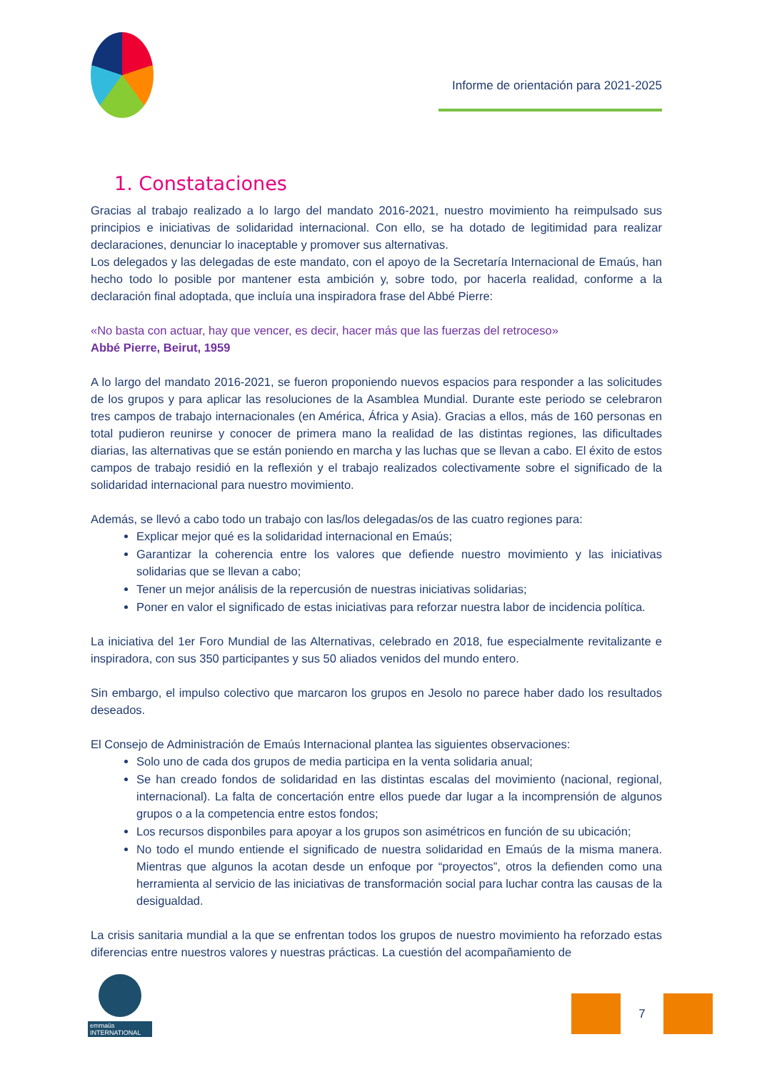Informe de orientación para 2021-2025
1. Constataciones
Gracias al trabajo realizado a lo largo del mandato 2016-2021, nuestro movimiento ha reimpulsado sus principios e iniciativas de solidaridad internacional. Con ello, se ha dotado de legitimidad para realizar declaraciones, denunciar lo inaceptable y promover sus alternativas.
Los delegados y las delegadas de este mandato, con el apoyo de la Secretaría Internacional de Emaús, han hecho todo lo posible por mantener esta ambición y, sobre todo, por hacerla realidad, conforme a la declaración final adoptada, que incluía una inspiradora frase del Abbé Pierre:
«No basta con actuar, hay que vencer, es decir, hacer más que las fuerzas del retroceso»
Abbé Pierre, Beirut, 1959
A lo largo del mandato 2016-2021, se fueron proponiendo nuevos espacios para responder a las solicitudes de los grupos y para aplicar las resoluciones de la Asamblea Mundial. Durante este periodo se celebraron tres campos de trabajo internacionales (en América, África y Asia). Gracias a ellos, más de 160 personas en total pudieron reunirse y conocer de primera mano la realidad de las distintas regiones, las dificultades diarias, las alternativas que se están poniendo en marcha y las luchas que se llevan a cabo. El éxito de estos campos de trabajo residió en la reflexión y el trabajo realizados colectivamente sobre el significado de la solidaridad internacional para nuestro movimiento.
Además, se llevó a cabo todo un trabajo con las/los delegadas/os de las cuatro regiones para:
Explicar mejor qué es la solidaridad internacional en Emaús;
Garantizar la coherencia entre los valores que defiende nuestro movimiento y las iniciativas solidarias que se llevan a cabo;
Tener un mejor análisis de la repercusión de nuestras iniciativas solidarias;
Poner en valor el significado de estas iniciativas para reforzar nuestra labor de incidencia política.
La iniciativa del 1er Foro Mundial de las Alternativas, celebrado en 2018, fue especialmente revitalizante e inspiradora, con sus 350 participantes y sus 50 aliados venidos del mundo entero.
Sin embargo, el impulso colectivo que marcaron los grupos en Jesolo no parece haber dado los resultados deseados.
El Consejo de Administración de Emaús Internacional plantea las siguientes observaciones:
Solo uno de cada dos grupos de media participa en la venta solidaria anual;
Se han creado fondos de solidaridad en las distintas escalas del movimiento (nacional, regional, internacional). La falta de concertación entre ellos puede dar lugar a la incomprensión de algunos grupos o a la competencia entre estos fondos;
Los recursos disponbiles para apoyar a los grupos son asimétricos en función de su ubicación;
No todo el mundo entiende el significado de nuestra solidaridad en Emaús de la misma manera. Mientras que algunos la acotan desde un enfoque por “proyectos”, otros la defienden como una herramienta al servicio de las iniciativas de transformación social para luchar contra las causas de la desigualdad.
La crisis sanitaria mundial a la que se enfrentan todos los grupos de nuestro movimiento ha reforzado estas diferencias entre nuestros valores y nuestras prácticas. La cuestión del acompañamiento de
emmaüs INTERNATIONAL
7